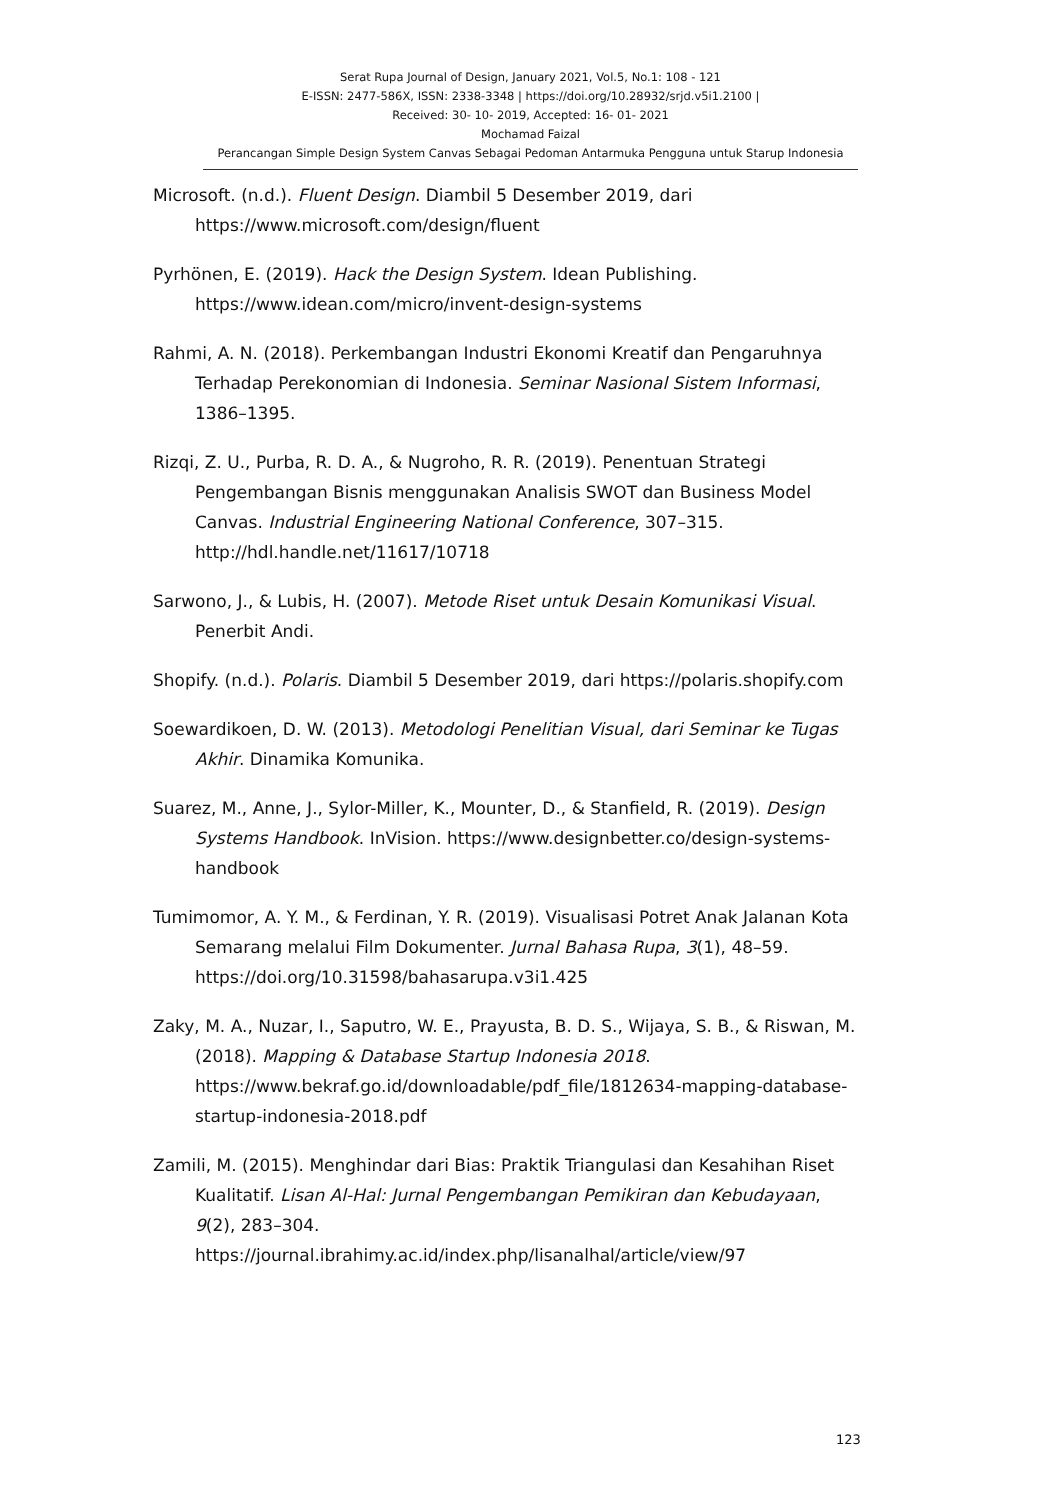Serat Rupa Journal of Design, January 2021, Vol.5, No.1: 108 - 121
E-ISSN: 2477-586X, ISSN: 2338-3348 | https://doi.org/10.28932/srjd.v5i1.2100 |
Received: 30- 10- 2019, Accepted: 16- 01- 2021
Mochamad Faizal
Perancangan Simple Design System Canvas Sebagai Pedoman Antarmuka Pengguna untuk Starup Indonesia
Microsoft. (n.d.). Fluent Design. Diambil 5 Desember 2019, dari https://www.microsoft.com/design/fluent
Pyrhönen, E. (2019). Hack the Design System. Idean Publishing. https://www.idean.com/micro/invent-design-systems
Rahmi, A. N. (2018). Perkembangan Industri Ekonomi Kreatif dan Pengaruhnya Terhadap Perekonomian di Indonesia. Seminar Nasional Sistem Informasi, 1386–1395.
Rizqi, Z. U., Purba, R. D. A., & Nugroho, R. R. (2019). Penentuan Strategi Pengembangan Bisnis menggunakan Analisis SWOT dan Business Model Canvas. Industrial Engineering National Conference, 307–315. http://hdl.handle.net/11617/10718
Sarwono, J., & Lubis, H. (2007). Metode Riset untuk Desain Komunikasi Visual. Penerbit Andi.
Shopify. (n.d.). Polaris. Diambil 5 Desember 2019, dari https://polaris.shopify.com
Soewardikoen, D. W. (2013). Metodologi Penelitian Visual, dari Seminar ke Tugas Akhir. Dinamika Komunika.
Suarez, M., Anne, J., Sylor-Miller, K., Mounter, D., & Stanfield, R. (2019). Design Systems Handbook. InVision. https://www.designbetter.co/design-systems-handbook
Tumimomor, A. Y. M., & Ferdinan, Y. R. (2019). Visualisasi Potret Anak Jalanan Kota Semarang melalui Film Dokumenter. Jurnal Bahasa Rupa, 3(1), 48–59. https://doi.org/10.31598/bahasarupa.v3i1.425
Zaky, M. A., Nuzar, I., Saputro, W. E., Prayusta, B. D. S., Wijaya, S. B., & Riswan, M. (2018). Mapping & Database Startup Indonesia 2018. https://www.bekraf.go.id/downloadable/pdf_file/1812634-mapping-database-startup-indonesia-2018.pdf
Zamili, M. (2015). Menghindar dari Bias: Praktik Triangulasi dan Kesahihan Riset Kualitatif. Lisan Al-Hal: Jurnal Pengembangan Pemikiran dan Kebudayaan, 9(2), 283–304. https://journal.ibrahimy.ac.id/index.php/lisanalhal/article/view/97
123